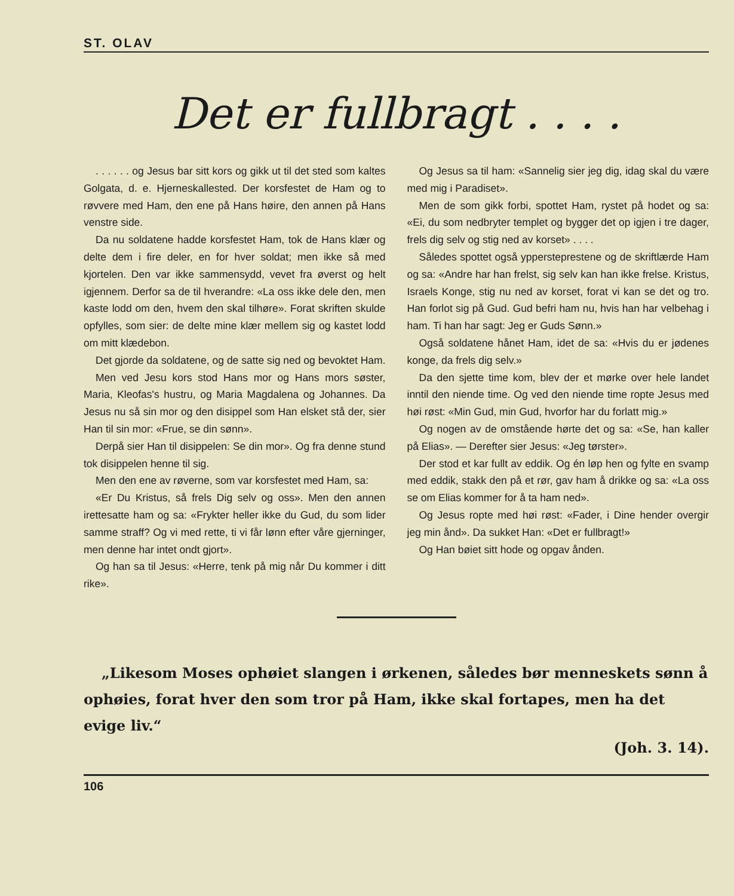ST. OLAV
Det er fullbragt . . . .
. . . . . . og Jesus bar sitt kors og gikk ut til det sted som kaltes Golgata, d. e. Hjerneskallested. Der korsfestet de Ham og to røvvere med Ham, den ene på Hans høire, den annen på Hans venstre side.
Da nu soldatene hadde korsfestet Ham, tok de Hans klær og delte dem i fire deler, en for hver soldat; men ikke så med kjortelen. Den var ikke sammensydd, vevet fra øverst og helt igjennem. Derfor sa de til hverandre: «La oss ikke dele den, men kaste lodd om den, hvem den skal tilhøre». Forat skriften skulde opfylles, som sier: de delte mine klær mellem sig og kastet lodd om mitt klædebon.
Det gjorde da soldatene, og de satte sig ned og bevoktet Ham.
Men ved Jesu kors stod Hans mor og Hans mors søster, Maria, Kleofas's hustru, og Maria Magdalena og Johannes. Da Jesus nu så sin mor og den disippel som Han elsket stå der, sier Han til sin mor: «Frue, se din sønn».
Derpå sier Han til disippelen: Se din mor». Og fra denne stund tok disippelen henne til sig.
Men den ene av røverne, som var korsfestet med Ham, sa:
«Er Du Kristus, så frels Dig selv og oss». Men den annen irettesatte ham og sa: «Frykter heller ikke du Gud, du som lider samme straff? Og vi med rette, ti vi får lønn efter våre gjerninger, men denne har intet ondt gjort».
Og han sa til Jesus: «Herre, tenk på mig når Du kommer i ditt rike».
Og Jesus sa til ham: «Sannelig sier jeg dig, idag skal du være med mig i Paradiset».
Men de som gikk forbi, spottet Ham, rystet på hodet og sa: «Ei, du som nedbryter templet og bygger det op igjen i tre dager, frels dig selv og stig ned av korset» . . . .
Således spottet også yppersteprestene og de skriftlærde Ham og sa: «Andre har han frelst, sig selv kan han ikke frelse. Kristus, Israels Konge, stig nu ned av korset, forat vi kan se det og tro. Han forlot sig på Gud. Gud befri ham nu, hvis han har velbehag i ham. Ti han har sagt: Jeg er Guds Sønn.»
Også soldatene hånet Ham, idet de sa: «Hvis du er jødenes konge, da frels dig selv.»
Da den sjette time kom, blev der et mørke over hele landet inntil den niende time. Og ved den niende time ropte Jesus med høi røst: «Min Gud, min Gud, hvorfor har du forlatt mig.»
Og nogen av de omstående hørte det og sa: «Se, han kaller på Elias». — Derefter sier Jesus: «Jeg tørster».
Der stod et kar fullt av eddik. Og én løp hen og fylte en svamp med eddik, stakk den på et rør, gav ham å drikke og sa: «La oss se om Elias kommer for å ta ham ned».
Og Jesus ropte med høi røst: «Fader, i Dine hender overgir jeg min ånd». Da sukket Han: «Det er fullbragt!»
Og Han bøiet sitt hode og opgav ånden.
„Likesom Moses ophøiet slangen i ørkenen, således bør menneskets sønn å ophøies, forat hver den som tror på Ham, ikke skal fortapes, men ha det evige liv.“
(Joh. 3. 14).
106